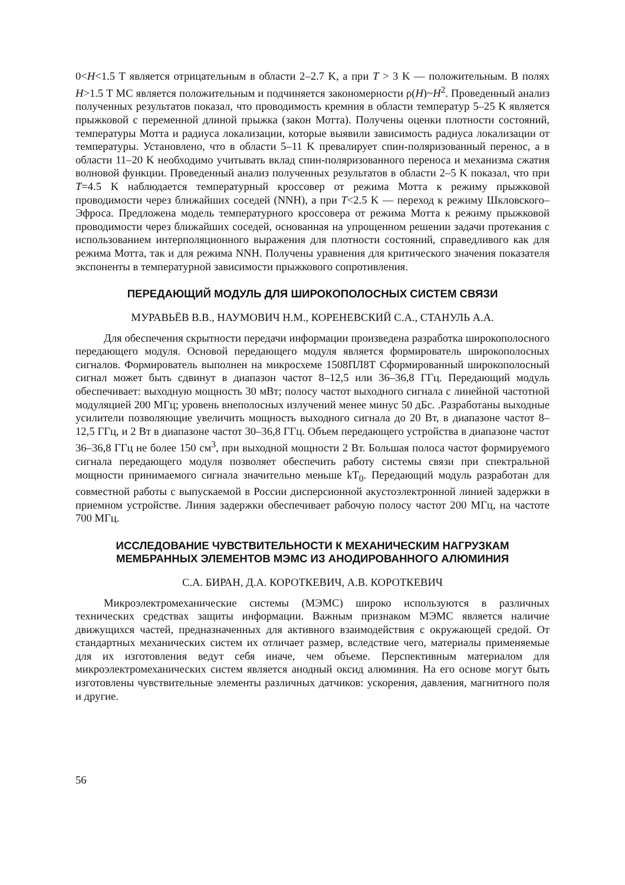0<H<1.5 Т является отрицательным в области 2–2.7 K, а при T > 3 K — положительным. В полях H>1.5 Т МС является положительным и подчиняется закономерности ρ(H)~H<sup>2</sup>. Проведенный анализ полученных результатов показал, что проводимость кремния в области температур 5–25 К является прыжковой с переменной длиной прыжка (закон Мотта). Получены оценки плотности состояний, температуры Мотта и радиуса локализации, которые выявили зависимость радиуса локализации от температуры. Установлено, что в области 5–11 K превалирует спин-поляризованный перенос, а в области 11–20 K необходимо учитывать вклад спин-поляризованного переноса и механизма сжатия волновой функции. Проведенный анализ полученных результатов в области 2–5 K показал, что при T=4.5 K наблюдается температурный кроссовер от режима Мотта к режиму прыжковой проводимости через ближайших соседей (NNH), а при T<2.5 K — переход к режиму Шкловского–Эфроса. Предложена модель температурного кроссовера от режима Мотта к режиму прыжковой проводимости через ближайших соседей, основанная на упрощенном решении задачи протекания с использованием интерполяционного выражения для плотности состояний, справедливого как для режима Мотта, так и для режима NNH. Получены уравнения для критического значения показателя экспоненты в температурной зависимости прыжкового сопротивления.
ПЕРЕДАЮЩИЙ МОДУЛЬ ДЛЯ ШИРОКОПОЛОСНЫХ СИСТЕМ СВЯЗИ
МУРАВЬЁВ В.В., НАУМОВИЧ Н.М., КОРЕНЕВСКИЙ С.А., СТАНУЛЬ А.А.
Для обеспечения скрытности передачи информации произведена разработка широкополосного передающего модуля. Основой передающего модуля является формирователь широкополосных сигналов. Формирователь выполнен на микросхеме 1508ПЛ8Т Сформированный широкополосный сигнал может быть сдвинут в диапазон частот 8–12,5 или 36–36,8 ГГц. Передающий модуль обеспечивает: выходную мощность 30 мВт; полосу частот выходного сигнала с линейной частотной модуляцией 200 МГц; уровень внеполосных излучений менее минус 50 дБс. .Разработаны выходные усилители позволяющие увеличить мощность выходного сигнала до 20 Вт, в диапазоне частот 8–12,5 ГГц, и 2 Вт в диапазоне частот 30–36,8 ГГц. Объем передающего устройства в диапазоне частот 36–36,8 ГГц не более 150 см<sup>3</sup>, при выходной мощности 2 Вт. Большая полоса частот формируемого сигнала передающего модуля позволяет обеспечить работу системы связи при спектральной мощности принимаемого сигнала значительно меньше kT<sub>0</sub>. Передающий модуль разработан для совместной работы с выпускаемой в России дисперсионной акустоэлектронной линией задержки в приемном устройстве. Линия задержки обеспечивает рабочую полосу частот 200 МГц, на частоте 700 МГц.
ИССЛЕДОВАНИЕ ЧУВСТВИТЕЛЬНОСТИ К МЕХАНИЧЕСКИМ НАГРУЗКАМ МЕМБРАННЫХ ЭЛЕМЕНТОВ МЭМС ИЗ АНОДИРОВАННОГО АЛЮМИНИЯ
С.А. БИРАН, Д.А. КОРОТКЕВИЧ, А.В. КОРОТКЕВИЧ
Микроэлектромеханические системы (МЭМС) широко используются в различных технических средствах защиты информации. Важным признаком МЭМС является наличие движущихся частей, предназначенных для активного взаимодействия с окружающей средой. От стандартных механических систем их отличает размер, вследствие чего, материалы применяемые для их изготовления ведут себя иначе, чем объеме. Перспективным материалом для микроэлектромеханических систем является анодный оксид алюминия. На его основе могут быть изготовлены чувствительные элементы различных датчиков: ускорения, давления, магнитного поля и другие.
56